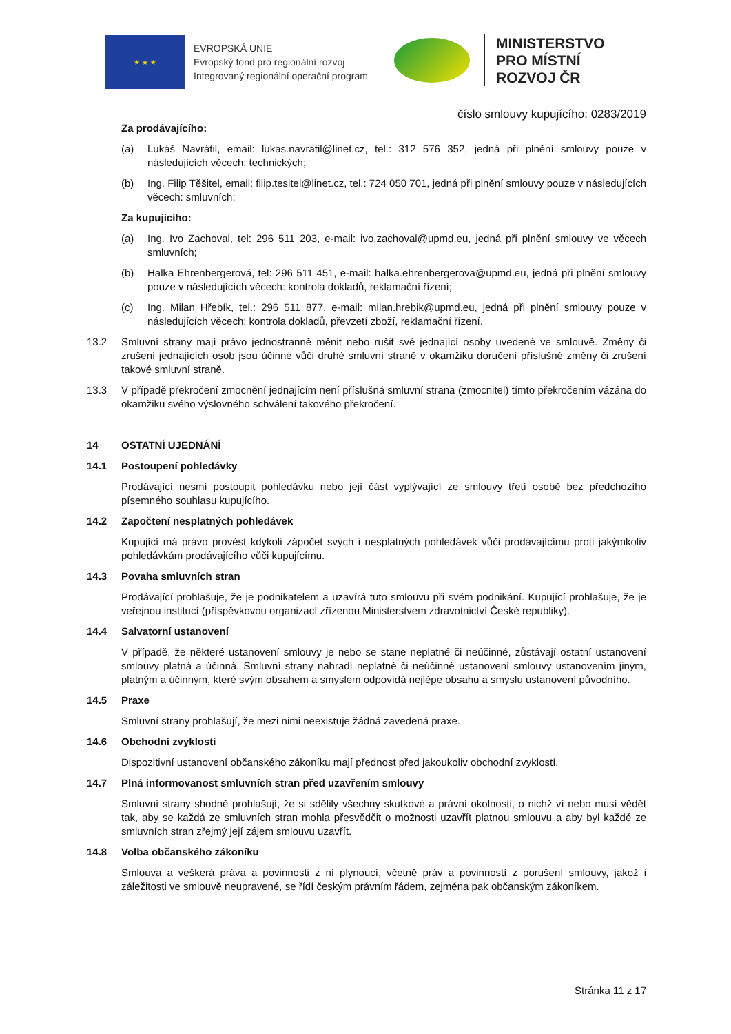★ ★ ★
EVROPSKÁ UNIE
Evropský fond pro regionální rozvoj
Integrovaný regionální operační program
MINISTERSTVO
PRO MÍSTNÍ
ROZVOJ ČR
číslo smlouvy kupujícího: 0283/2019
Za prodávajícího:
(a) Lukáš Navrátil, email: lukas.navratil@linet.cz, tel.: 312 576 352, jedná při plnění smlouvy pouze v následujících věcech: technických;
(b) Ing. Filip Těšitel, email: filip.tesitel@linet.cz, tel.: 724 050 701, jedná při plnění smlouvy pouze v následujících věcech: smluvních;
Za kupujícího:
(a) Ing. Ivo Zachoval, tel: 296 511 203, e-mail: ivo.zachoval@upmd.eu, jedná při plnění smlouvy ve věcech smluvních;
(b) Halka Ehrenbergerová, tel: 296 511 451, e-mail: halka.ehrenbergerova@upmd.eu, jedná při plnění smlouvy pouze v následujících věcech: kontrola dokladů, reklamační řízení;
(c) Ing. Milan Hřebík, tel.: 296 511 877, e-mail: milan.hrebik@upmd.eu, jedná při plnění smlouvy pouze v následujících věcech: kontrola dokladů, převzetí zboží, reklamační řízení.
13.2 Smluvní strany mají právo jednostranně měnit nebo rušit své jednající osoby uvedené ve smlouvě. Změny či zrušení jednajících osob jsou účinné vůči druhé smluvní straně v okamžiku doručení příslušné změny či zrušení takové smluvní straně.
13.3 V případě překročení zmocnění jednajícím není příslušná smluvní strana (zmocnitel) tímto překročením vázána do okamžiku svého výslovného schválení takového překročení.
14 OSTATNÍ UJEDNÁNÍ
14.1 Postoupení pohledávky
Prodávající nesmí postoupit pohledávku nebo její část vyplývající ze smlouvy třetí osobě bez předchozího písemného souhlasu kupujícího.
14.2 Započtení nesplatných pohledávek
Kupující má právo provést kdykoli zápočet svých i nesplatných pohledávek vůči prodávajícímu proti jakýmkoliv pohledávkám prodávajícího vůči kupujícímu.
14.3 Povaha smluvních stran
Prodávající prohlašuje, že je podnikatelem a uzavírá tuto smlouvu při svém podnikání. Kupující prohlašuje, že je veřejnou institucí (příspěvkovou organizací zřízenou Ministerstvem zdravotnictví České republiky).
14.4 Salvatorní ustanovení
V případě, že některé ustanovení smlouvy je nebo se stane neplatné či neúčinné, zůstávají ostatní ustanovení smlouvy platná a účinná. Smluvní strany nahradí neplatné či neúčinné ustanovení smlouvy ustanovením jiným, platným a účinným, které svým obsahem a smyslem odpovídá nejlépe obsahu a smyslu ustanovení původního.
14.5 Praxe
Smluvní strany prohlašují, že mezi nimi neexistuje žádná zavedená praxe.
14.6 Obchodní zvyklosti
Dispozitivní ustanovení občanského zákoníku mají přednost před jakoukoliv obchodní zvyklostí.
14.7 Plná informovanost smluvních stran před uzavřením smlouvy
Smluvní strany shodně prohlašují, že si sdělily všechny skutkové a právní okolnosti, o nichž ví nebo musí vědět tak, aby se každá ze smluvních stran mohla přesvědčit o možnosti uzavřít platnou smlouvu a aby byl každé ze smluvních stran zřejmý její zájem smlouvu uzavřít.
14.8 Volba občanského zákoníku
Smlouva a veškerá práva a povinnosti z ní plynoucí, včetně práv a povinností z porušení smlouvy, jakož i záležitosti ve smlouvě neupravené, se řídí českým právním řádem, zejména pak občanským zákoníkem.
Stránka 11 z 17